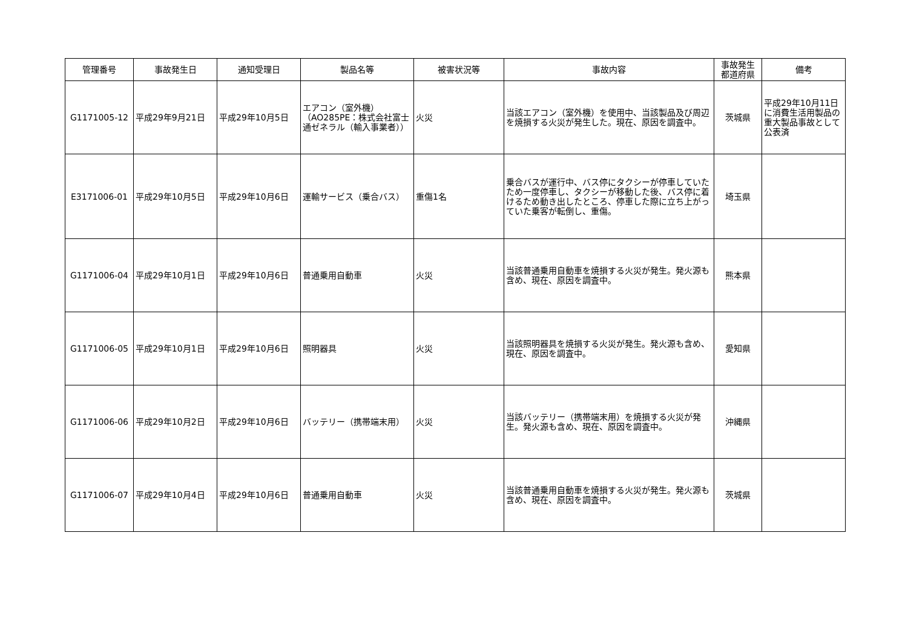| 管理番号 | 事故発生日 | 通知受理日 | 製品名等 | 被害状況等 | 事故内容 | 事故発生 都道府県 | 備考 |
| --- | --- | --- | --- | --- | --- | --- | --- |
| G1171005-12 | 平成29年9月21日 | 平成29年10月5日 | エアコン（室外機） （AO285PE：株式会社富士通ゼネラル（輸入事業者）） | 火災 | 当該エアコン（室外機）を使用中、当該製品及び周辺を焼損する火災が発生した。現在、原因を調査中。 | 茨城県 | 平成29年10月11日に消費生活用製品の重大製品事故として公表済 |
| E3171006-01 | 平成29年10月5日 | 平成29年10月6日 | 運輸サービス（乗合バス） | 重傷1名 | 乗合バスが運行中、バス停にタクシーが停車していたため一度停車し、タクシーが移動した後、バス停に着けるため動き出したところ、停車した際に立ち上がっていた乗客が転倒し、重傷。 | 埼玉県 | |
| G1171006-04 | 平成29年10月1日 | 平成29年10月6日 | 普通乗用自動車 | 火災 | 当該普通乗用自動車を焼損する火災が発生。発火源も含め、現在、原因を調査中。 | 熊本県 | |
| G1171006-05 | 平成29年10月1日 | 平成29年10月6日 | 照明器具 | 火災 | 当該照明器具を焼損する火災が発生。発火源も含め、現在、原因を調査中。 | 愛知県 | |
| G1171006-06 | 平成29年10月2日 | 平成29年10月6日 | バッテリー（携帯端末用） | 火災 | 当該バッテリー（携帯端末用）を焼損する火災が発生。発火源も含め、現在、原因を調査中。 | 沖縄県 | |
| G1171006-07 | 平成29年10月4日 | 平成29年10月6日 | 普通乗用自動車 | 火災 | 当該普通乗用自動車を焼損する火災が発生。発火源も含め、現在、原因を調査中。 | 茨城県 | |